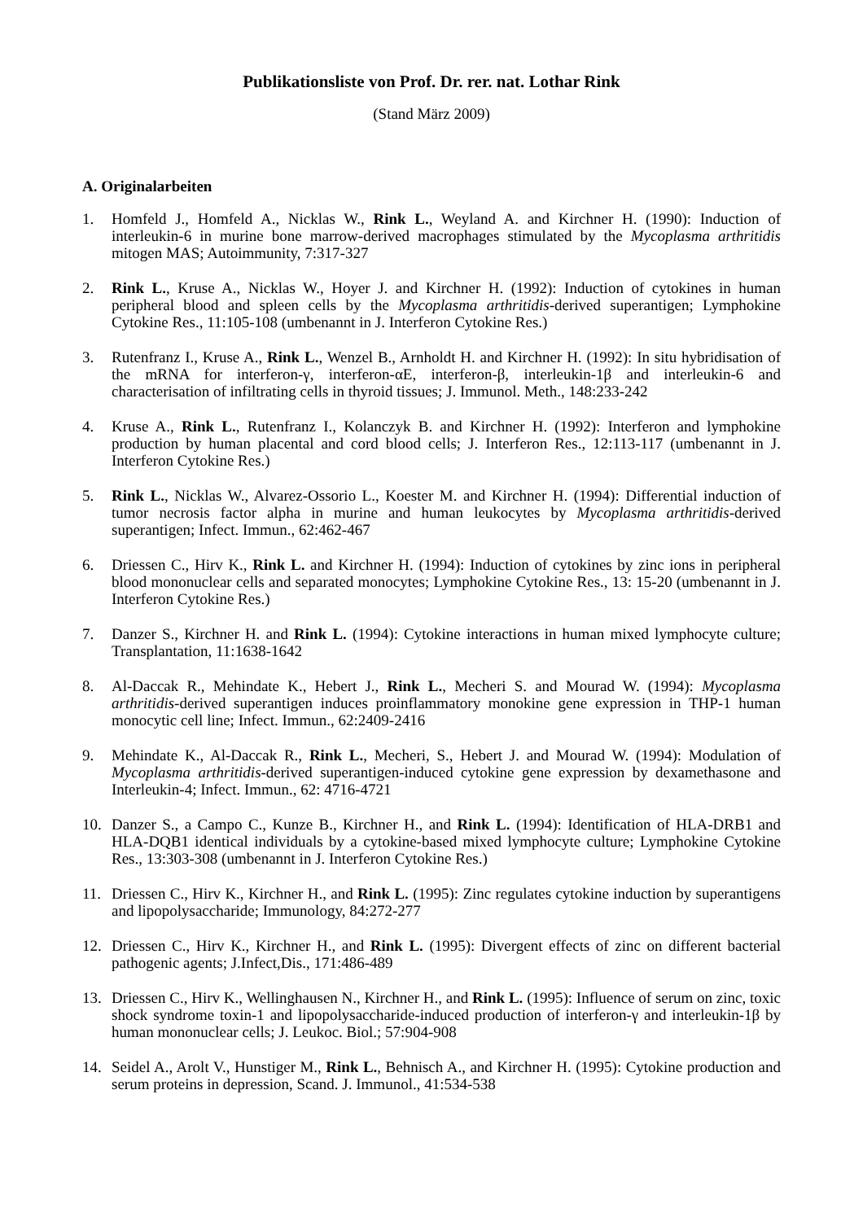Publikationsliste von Prof. Dr. rer. nat. Lothar Rink
(Stand März 2009)
A. Originalarbeiten
1. Homfeld J., Homfeld A., Nicklas W., Rink L., Weyland A. and Kirchner H. (1990): Induction of interleukin-6 in murine bone marrow-derived macrophages stimulated by the Mycoplasma arthritidis mitogen MAS; Autoimmunity, 7:317-327
2. Rink L., Kruse A., Nicklas W., Hoyer J. and Kirchner H. (1992): Induction of cytokines in human peripheral blood and spleen cells by the Mycoplasma arthritidis-derived superantigen; Lymphokine Cytokine Res., 11:105-108 (umbenannt in J. Interferon Cytokine Res.)
3. Rutenfranz I., Kruse A., Rink L., Wenzel B., Arnholdt H. and Kirchner H. (1992): In situ hybridisation of the mRNA for interferon-γ, interferon-αE, interferon-β, interleukin-1β and interleukin-6 and characterisation of infiltrating cells in thyroid tissues; J. Immunol. Meth., 148:233-242
4. Kruse A., Rink L., Rutenfranz I., Kolanczyk B. and Kirchner H. (1992): Interferon and lymphokine production by human placental and cord blood cells; J. Interferon Res., 12:113-117 (umbenannt in J. Interferon Cytokine Res.)
5. Rink L., Nicklas W., Alvarez-Ossorio L., Koester M. and Kirchner H. (1994): Differential induction of tumor necrosis factor alpha in murine and human leukocytes by Mycoplasma arthritidis-derived superantigen; Infect. Immun., 62:462-467
6. Driessen C., Hirv K., Rink L. and Kirchner H. (1994): Induction of cytokines by zinc ions in peripheral blood mononuclear cells and separated monocytes; Lymphokine Cytokine Res., 13: 15-20 (umbenannt in J. Interferon Cytokine Res.)
7. Danzer S., Kirchner H. and Rink L. (1994): Cytokine interactions in human mixed lymphocyte culture; Transplantation, 11:1638-1642
8. Al-Daccak R., Mehindate K., Hebert J., Rink L., Mecheri S. and Mourad W. (1994): Mycoplasma arthritidis-derived superantigen induces proinflammatory monokine gene expression in THP-1 human monocytic cell line; Infect. Immun., 62:2409-2416
9. Mehindate K., Al-Daccak R., Rink L., Mecheri, S., Hebert J. and Mourad W. (1994): Modulation of Mycoplasma arthritidis-derived superantigen-induced cytokine gene expression by dexamethasone and Interleukin-4; Infect. Immun., 62: 4716-4721
10. Danzer S., a Campo C., Kunze B., Kirchner H., and Rink L. (1994): Identification of HLA-DRB1 and HLA-DQB1 identical individuals by a cytokine-based mixed lymphocyte culture; Lymphokine Cytokine Res., 13:303-308 (umbenannt in J. Interferon Cytokine Res.)
11. Driessen C., Hirv K., Kirchner H., and Rink L. (1995): Zinc regulates cytokine induction by superantigens and lipopolysaccharide; Immunology, 84:272-277
12. Driessen C., Hirv K., Kirchner H., and Rink L. (1995): Divergent effects of zinc on different bacterial pathogenic agents; J.Infect,Dis., 171:486-489
13. Driessen C., Hirv K., Wellinghausen N., Kirchner H., and Rink L. (1995): Influence of serum on zinc, toxic shock syndrome toxin-1 and lipopolysaccharide-induced production of interferon-γ and interleukin-1β by human mononuclear cells; J. Leukoc. Biol.; 57:904-908
14. Seidel A., Arolt V., Hunstiger M., Rink L., Behnisch A., and Kirchner H. (1995): Cytokine production and serum proteins in depression, Scand. J. Immunol., 41:534-538